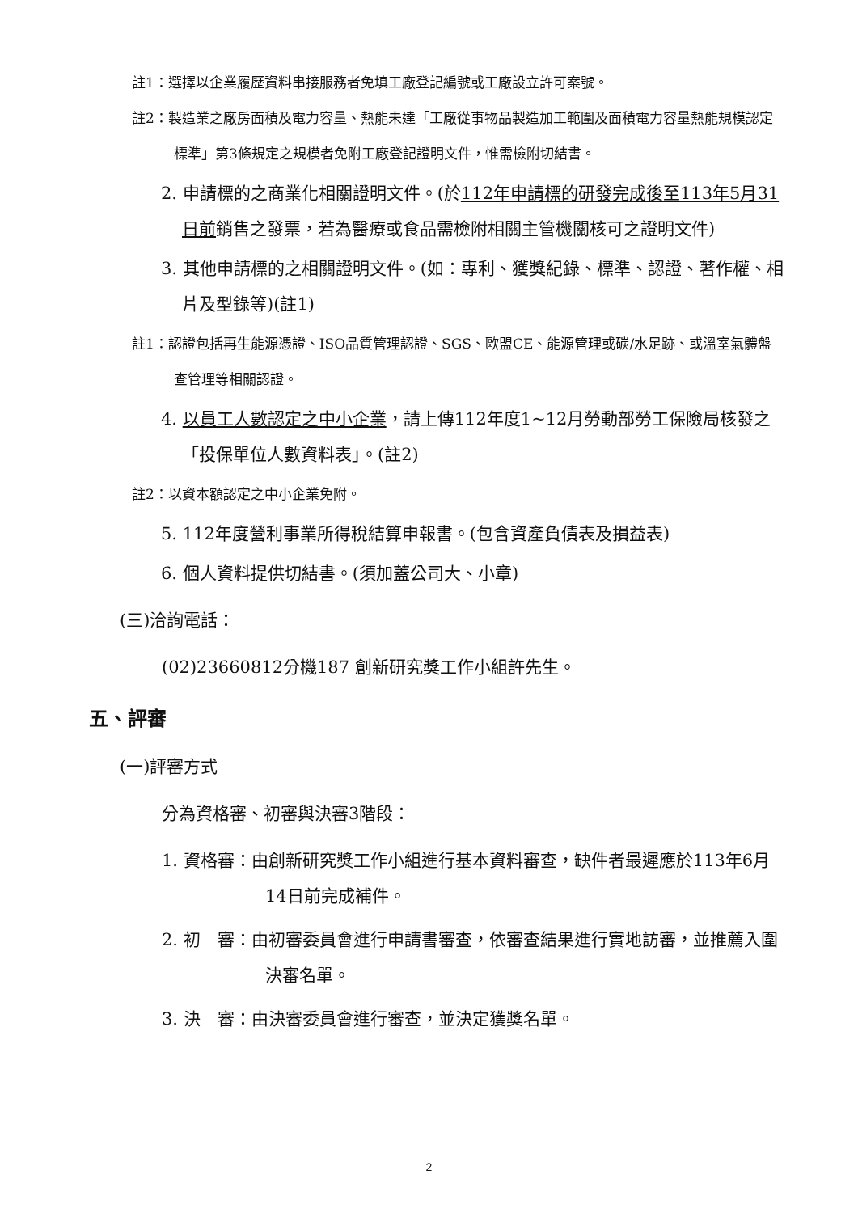註1：選擇以企業履歷資料串接服務者免填工廠登記編號或工廠設立許可案號。
註2：製造業之廠房面積及電力容量、熱能未達「工廠從事物品製造加工範圍及面積電力容量熱能規模認定標準」第3條規定之規模者免附工廠登記證明文件，惟需檢附切結書。
2. 申請標的之商業化相關證明文件。(於112年申請標的研發完成後至113年5月31日前銷售之發票，若為醫療或食品需檢附相關主管機關核可之證明文件)
3. 其他申請標的之相關證明文件。(如：專利、獲獎紀錄、標準、認證、著作權、相片及型錄等)(註1)
註1：認證包括再生能源憑證、ISO品質管理認證、SGS、歐盟CE、能源管理或碳/水足跡、或溫室氣體盤查管理等相關認證。
4. 以員工人數認定之中小企業，請上傳112年度1~12月勞動部勞工保險局核發之「投保單位人數資料表」。(註2)
註2：以資本額認定之中小企業免附。
5. 112年度營利事業所得稅結算申報書。(包含資產負債表及損益表)
6. 個人資料提供切結書。(須加蓋公司大、小章)
(三)洽詢電話：
(02)23660812分機187 創新研究獎工作小組許先生。
五、評審
(一)評審方式
分為資格審、初審與決審3階段：
1. 資格審：由創新研究獎工作小組進行基本資料審查，缺件者最遲應於113年6月14日前完成補件。
2. 初　審：由初審委員會進行申請書審查，依審查結果進行實地訪審，並推薦入圍決審名單。
3. 決　審：由決審委員會進行審查，並決定獲獎名單。
2